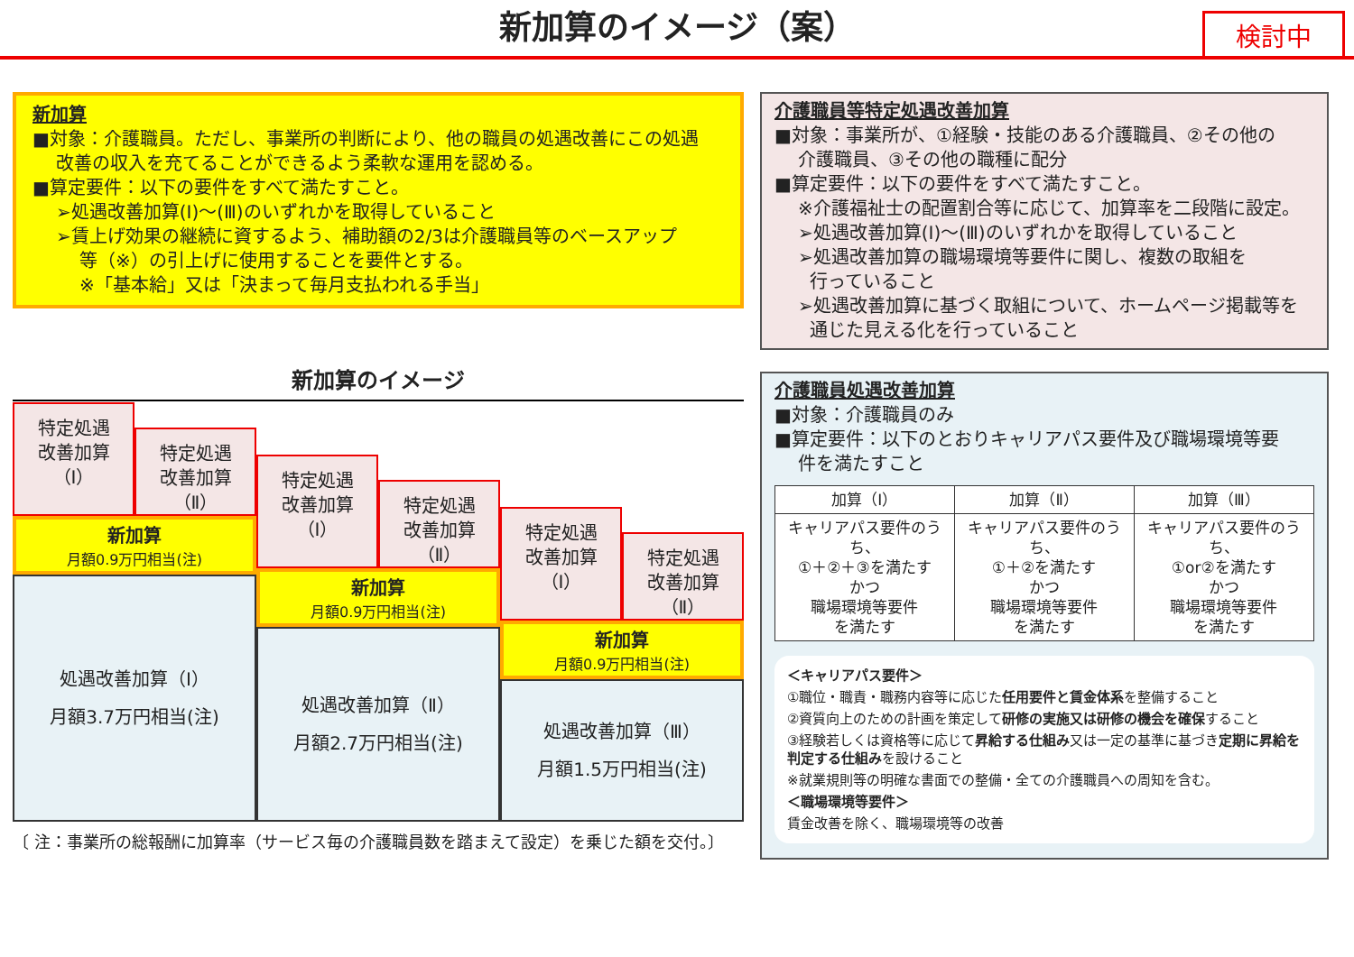新加算のイメージ（案）
検討中
新加算
■対象：介護職員。ただし、事業所の判断により、他の職員の処遇改善にこの処遇
改善の収入を充てることができるよう柔軟な運用を認める。
■算定要件：以下の要件をすべて満たすこと。
➢処遇改善加算(Ⅰ)～(Ⅲ)のいずれかを取得していること
➢賃上げ効果の継続に資するよう、補助額の2/3は介護職員等のベースアップ
等（※）の引上げに使用することを要件とする。
※「基本給」又は「決まって毎月支払われる手当」
新加算のイメージ
特定処遇
改善加算
（Ⅰ）
特定処遇
改善加算
（Ⅱ）
新加算
月額0.9万円相当(注)
処遇改善加算（Ⅰ）
月額3.7万円相当(注)
特定処遇
改善加算
（Ⅰ）
特定処遇
改善加算
（Ⅱ）
新加算
月額0.9万円相当(注)
処遇改善加算（Ⅱ）
月額2.7万円相当(注)
特定処遇
改善加算
（Ⅰ）
特定処遇
改善加算
（Ⅱ）
新加算
月額0.9万円相当(注)
処遇改善加算（Ⅲ）
月額1.5万円相当(注)
〔 注：事業所の総報酬に加算率（サービス毎の介護職員数を踏まえて設定）を乗じた額を交付。〕
介護職員等特定処遇改善加算
■対象：事業所が、①経験・技能のある介護職員、②その他の
介護職員、③その他の職種に配分
■算定要件：以下の要件をすべて満たすこと。
※介護福祉士の配置割合等に応じて、加算率を二段階に設定。
➢処遇改善加算(Ⅰ)～(Ⅲ)のいずれかを取得していること
➢処遇改善加算の職場環境等要件に関し、複数の取組を
行っていること
➢処遇改善加算に基づく取組について、ホームページ掲載等を
通じた見える化を行っていること
介護職員処遇改善加算
■対象：介護職員のみ
■算定要件：以下のとおりキャリアパス要件及び職場環境等要
件を満たすこと
| 加算（Ⅰ） | 加算（Ⅱ） | 加算（Ⅲ） |
| --- | --- | --- |
| キャリアパス要件のうち、 ①＋②＋③を満たす かつ 職場環境等要件 を満たす | キャリアパス要件のうち、 ①＋②を満たす かつ 職場環境等要件 を満たす | キャリアパス要件のうち、 ①or②を満たす かつ 職場環境等要件 を満たす |
＜キャリアパス要件＞
①職位・職責・職務内容等に応じた任用要件と賃金体系を整備すること
②資質向上のための計画を策定して研修の実施又は研修の機会を確保すること
③経験若しくは資格等に応じて昇給する仕組み又は一定の基準に基づき定期に昇給を判定する仕組みを設けること
※就業規則等の明確な書面での整備・全ての介護職員への周知を含む。
＜職場環境等要件＞
賃金改善を除く、職場環境等の改善